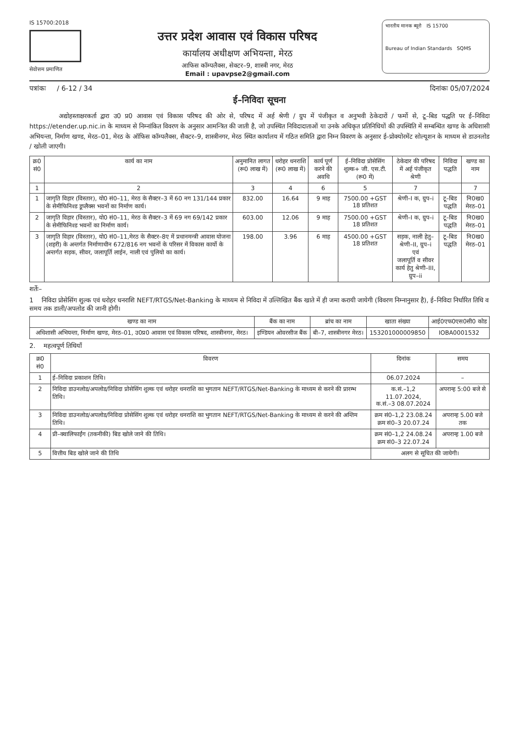IS 15700:2018
सेवोत्तम प्रमाणित
उत्तर प्रदेश आवास एवं विकास परिषद
कार्यालय अधीक्षण अभियन्ता, मेरठ
आफिस कॉम्पलैक्स, सेक्टर–9, शास्त्री नगर, मेरठ
Email : upavpse2@gmail.com
भारतीय मानक ब्यूरो IS 15700
Bureau of Indian Standards SQMS
पत्रांकः / 6-12 / 34 दिनांकः 05/07/2024
ई–निविदा सूचना
अद्योहस्ताक्षरकर्ता द्वारा उ0 प्र0 आवास एवं विकास परिषद की ओर से, परिषद में अर्ह श्रेणी / ग्रुप में पंजीकृत व अनुभवी ठेकेदारों / फर्मो से, टू–बिड पद्धति पर ई–निविदा https://etender.up.nic.in के माध्यम से निम्नांकित विवरण के अनुसार आमन्त्रित की जाती है, जो उपस्थित निविदादाताओं या उनके अधिकृत प्रतिनिधियों की उपस्थिति में सम्बन्धित खण्ड के अधिशासी अभियन्ता, निर्माण खण्ड, मेरठ–01, मेरठ के ऑफिस कॉम्पलैक्स, सैक्टर–9, शास्त्रीनगर, मेरठ स्थित कार्यालय में गठित समिति द्वारा निम्न विवरण के अनुसार ई–प्रोक्योरमेंट सोल्यूशन के माध्यम से डाउनलोड / खोली जाएगी।
| क्र0 सं0 | कार्य का नाम | अनुमानित लागत (रू0 लाख में) | धरोहर धनराशि (रू0 लाख में) | कार्य पूर्ण करने की अवधि | ई–निविदा प्रोसेसिंग शुल्क+ जी. एस.टी. (रू0 में) | ठेकेदार की परिषद में अर्ह पंजीकृत श्रेणी | निविदा पद्धति | खण्ड का नाम |
| --- | --- | --- | --- | --- | --- | --- | --- | --- |
| 1 | 2 | 3 | 4 | 6 | 5 | 7 | | 7 |
| 1 | जागृति विहार (विस्तार), यो0 सं0–11, मेरठ के सैक्टर–3 में 60 नग 131/144 प्रकार के सेमीफिनिश्ड डूप्लैक्स भवनों का निर्माण कार्य। | 832.00 | 16.64 | 9 माह | 7500.00 +GST 18 प्रतिशत | श्रेणी–I क, ग्रुप–i | टू–बिड पद्धति | नि0ख0 मेरठ–01 |
| 2 | जागृति विहार (विस्तार), यो0 सं0–11, मेरठ के सैक्टर–3 में 69 नग 69/142 प्रकार के सेमीफिनिश्ड भवनों का निर्माण कार्य। | 603.00 | 12.06 | 9 माह | 7500.00 +GST 18 प्रतिशत | श्रेणी–I क, ग्रुप–i | टू–बिड पद्धति | नि0ख0 मेरठ–01 |
| 3 | जागृति विहार (विस्तार), यो0 सं0–11,मेरठ के सैक्टर–8ए में प्रधानमन्त्री आवास योजना (शहरी) के अन्तर्गत निर्माणाधीन 672/816 नग भवनों के परिसर में विकास कार्यो के अन्तर्गत सड़क, सीवर, जलापूर्ति लाईन, नाली एवं पुलियो का कार्य। | 198.00 | 3.96 | 6 माह | 4500.00 +GST 18 प्रतिशत | सड़क, नाली हेतु–श्रेणी–II, ग्रुप–i एवं जलापूर्ति व सीवर कार्य हेतु श्रेणी–III, ग्रुप–ii | टू–बिड पद्धति | नि0ख0 मेरठ–01 |
शर्तेः–
1 निविदा प्रोसेसिंग शुल्क एवं धरोहर धनराशि NEFT/RTGS/Net-Banking के माध्यम से निविदा में उल्लिखित बैंक खाते में ही जमा करायी जायेगी (विवरण निम्नानुसार है), ई–निविदा निर्धारित तिथि व समय तक डाली/अपलोड की जानी होगी।
| खण्ड का नाम | बैंक का नाम | ब्रांच का नाम | खाता संख्या | आई0एफ0एस0सी0 कोड |
| --- | --- | --- | --- | --- |
| अधिशासी अभियन्ता, निर्माण खण्ड, मेरठ–01, उ0प्र0 आवास एवं विकास परिषद, शास्त्रीनगर, मेरठ। | इण्डियन ओवरसीज बैंक | बी–7, शास्त्रीनगर मेरठ। | 153201000009850 | IOBA0001532 |
2. महत्वपूर्ण तिथियाँ
| क्र0 सं0 | विवरण | दिनांक | समय |
| --- | --- | --- | --- |
| 1 | ई–निविदा प्रकाशन तिथि। | 06.07.2024 | – |
| 2 | निविदा डाउनलोड/अपलोड/निविदा प्रोसेसिंग शुल्क एवं धरोहर धनराशि का भुगतान NEFT/RTGS/Net-Banking के माध्यम से करने की प्रारम्भ तिथि। | क.सं.–1,2 11.07.2024, क.सं.–3 08.07.2024 | अपरान्ह 5:00 बजे से |
| 3 | निविदा डाउनलोड/अपलोड/निविदा प्रोसेसिंग शुल्क एवं धरोहर धनराशि का भुगतान NEFT/RTGS/Net-Banking के माध्यम से करने की अन्तिम तिथि। | क्रम सं0–1,2 23.08.24 क्रम सं0–3 20.07.24 | अपरान्ह 5.00 बजे तक |
| 4 | प्री–क्वालिफाईंग (तकनीकी) बिड खोले जाने की तिथि। | क्रम सं0–1,2 24.08.24 क्रम सं0–3 22.07.24 | अपरान्ह 1.00 बजे |
| 5 | वित्तीय बिड खोले जाने की तिथि | अलग से सूचित की जायेगी। | |